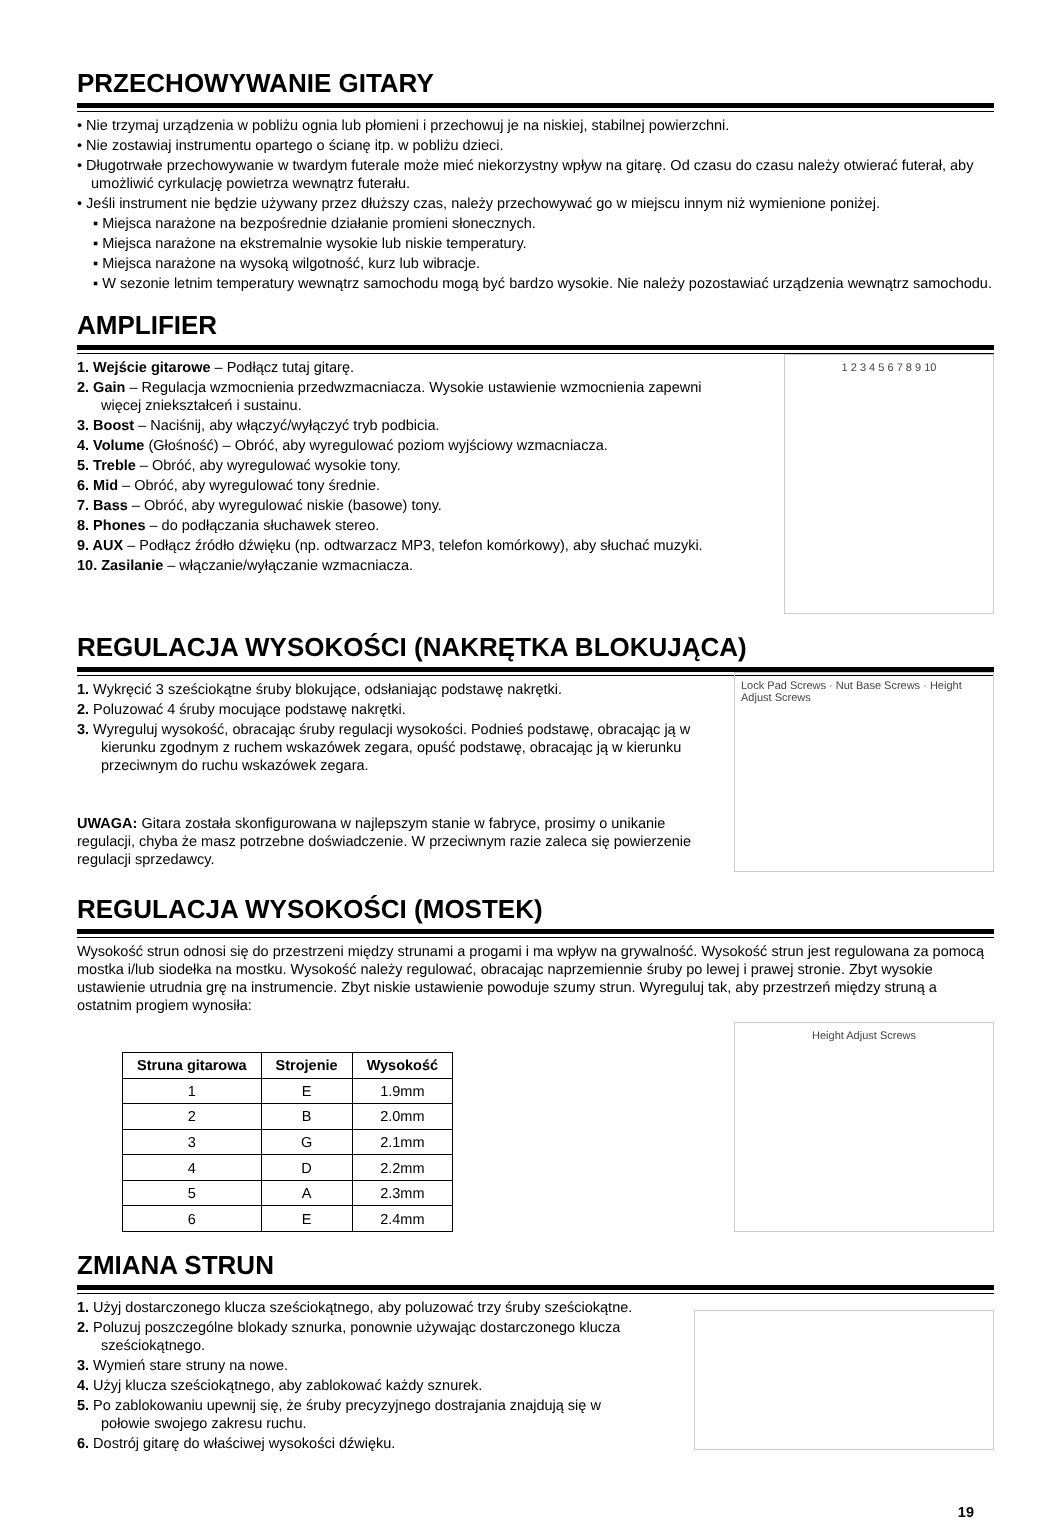PRZECHOWYWANIE GITARY
• Nie trzymaj urządzenia w pobliżu ognia lub płomieni i przechowuj je na niskiej, stabilnej powierzchni.
• Nie zostawiaj instrumentu opartego o ścianę itp. w pobliżu dzieci.
• Długotrwałe przechowywanie w twardym futerale może mieć niekorzystny wpływ na gitarę. Od czasu do czasu należy otwierać futerał, aby umożliwić cyrkulację powietrza wewnątrz futerału.
• Jeśli instrument nie będzie używany przez dłuższy czas, należy przechowywać go w miejscu innym niż wymienione poniżej.
▪ Miejsca narażone na bezpośrednie działanie promieni słonecznych.
▪ Miejsca narażone na ekstremalnie wysokie lub niskie temperatury.
▪ Miejsca narażone na wysoką wilgotność, kurz lub wibracje.
▪ W sezonie letnim temperatury wewnątrz samochodu mogą być bardzo wysokie. Nie należy pozostawiać urządzenia wewnątrz samochodu.
AMPLIFIER
1. Wejście gitarowe – Podłącz tutaj gitarę.
2. Gain – Regulacja wzmocnienia przedwzmacniacza. Wysokie ustawienie wzmocnienia zapewni więcej zniekształceń i sustainu.
3. Boost – Naciśnij, aby włączyć/wyłączyć tryb podbicia.
4. Volume (Głośność) – Obróć, aby wyregulować poziom wyjściowy wzmacniacza.
5. Treble – Obróć, aby wyregulować wysokie tony.
6. Mid – Obróć, aby wyregulować tony średnie.
7. Bass – Obróć, aby wyregulować niskie (basowe) tony.
8. Phones – do podłączania słuchawek stereo.
9. AUX – Podłącz źródło dźwięku (np. odtwarzacz MP3, telefon komórkowy), aby słuchać muzyki.
10. Zasilanie – włączanie/wyłączanie wzmacniacza.
1 2 3 4 5 6 7 8 9 10
REGULACJA WYSOKOŚCI (NAKRĘTKA BLOKUJĄCA)
1. Wykręcić 3 sześciokątne śruby blokujące, odsłaniając podstawę nakrętki.
2. Poluzować 4 śruby mocujące podstawę nakrętki.
3. Wyreguluj wysokość, obracając śruby regulacji wysokości. Podnieś podstawę, obracając ją w kierunku zgodnym z ruchem wskazówek zegara, opuść podstawę, obracając ją w kierunku przeciwnym do ruchu wskazówek zegara.
UWAGA: Gitara została skonfigurowana w najlepszym stanie w fabryce, prosimy o unikanie regulacji, chyba że masz potrzebne doświadczenie. W przeciwnym razie zaleca się powierzenie regulacji sprzedawcy.
Lock Pad Screws · Nut Base Screws · Height Adjust Screws
REGULACJA WYSOKOŚCI (MOSTEK)
Wysokość strun odnosi się do przestrzeni między strunami a progami i ma wpływ na grywalność. Wysokość strun jest regulowana za pomocą mostka i/lub siodełka na mostku. Wysokość należy regulować, obracając naprzemiennie śruby po lewej i prawej stronie. Zbyt wysokie ustawienie utrudnia grę na instrumencie. Zbyt niskie ustawienie powoduje szumy strun. Wyreguluj tak, aby przestrzeń między struną a ostatnim progiem wynosiła:
| Struna gitarowa | Strojenie | Wysokość |
| --- | --- | --- |
| 1 | E | 1.9mm |
| 2 | B | 2.0mm |
| 3 | G | 2.1mm |
| 4 | D | 2.2mm |
| 5 | A | 2.3mm |
| 6 | E | 2.4mm |
Height Adjust Screws
ZMIANA STRUN
1. Użyj dostarczonego klucza sześciokątnego, aby poluzować trzy śruby sześciokątne.
2. Poluzuj poszczególne blokady sznurka, ponownie używając dostarczonego klucza sześciokątnego.
3. Wymień stare struny na nowe.
4. Użyj klucza sześciokątnego, aby zablokować każdy sznurek.
5. Po zablokowaniu upewnij się, że śruby precyzyjnego dostrajania znajdują się w połowie swojego zakresu ruchu.
6. Dostrój gitarę do właściwej wysokości dźwięku.
19